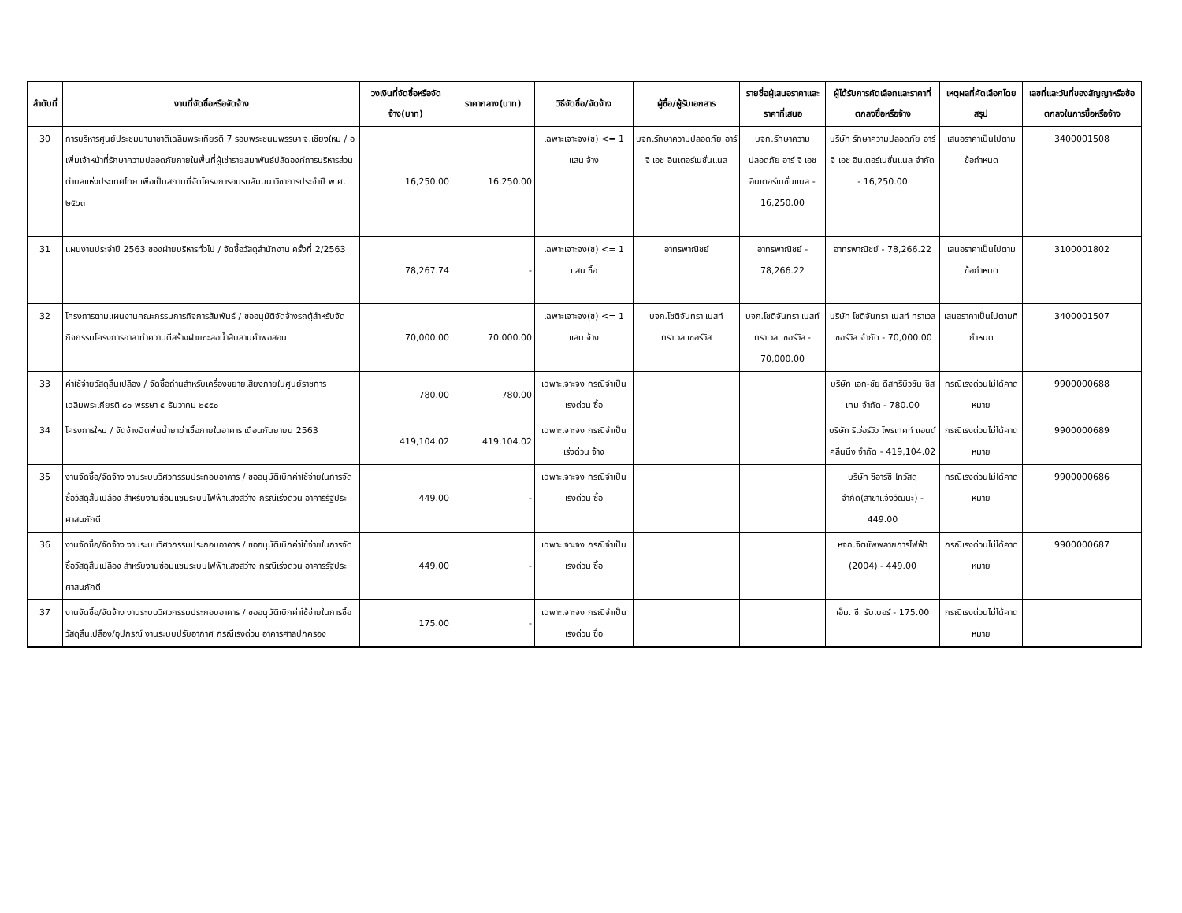| ลำดับที่ | งานที่จัดซื้อหรือจัดจ้าง | วงเงินที่จัดซื้อหรือจัดจ้าง(บาท) | ราคากลาง(บาท) | วิธีจัดซื้อ/จัดจ้าง | ผู้ซื้อ/ผู้รับเอกสาร | รายชื่อผู้เสนอราคาและราคาที่เสนอ | ผู้ได้รับการคัดเลือกและราคาที่ตกลงซื้อหรือจ้าง | เหตุผลที่คัดเลือกโดยสรุป | เลขที่และวันที่ของสัญญาหรือข้อตกลงในการซื้อหรือจ้าง |
| --- | --- | --- | --- | --- | --- | --- | --- | --- | --- |
| 30 | การบริหารศูนย์ประชุมนานาชาติเฉลิมพระเกียรติ 7 รอบพระชนมพรรษา จ.เชียงใหม่ / อเพิ่มเจ้าหน้าที่รักษาความปลอดภัยภายในพื้นที่ผู้เช่ารายสมาพันธ์ปลัดองค์การบริหารส่วนตำบลแห่งประเทศไทย เพื่อเป็นสถานที่จัดโครงการอบรมสัมมนาวิชาการประจำปี พ.ศ. ๒๕๖๓ | 16,250.00 | 16,250.00 | เฉพาะเจาะจง(ข) <= 1 แสน จ้าง | บจก.รักษาความปลอดภัย อาร์ จี เอช อินเตอร์เนชั่นแนล | บจก.รักษาความปลอดภัย อาร์ จี เอช อินเตอร์เนชั่นแนล - 16,250.00 | บริษัท รักษาความปลอดภัย อาร์ จี เอช อินเตอร์เนชั่นแนล จำกัด - 16,250.00 | เสนอราคาเป็นไปตามข้อกำหนด | 3400001508 |
| 31 | แผนงานประจำปี 2563 ของฝ่ายบริหารทั่วไป / จัดซื้อวัสดุสำนักงาน ครั้งที่ 2/2563 | 78,267.74 | - | เฉพาะเจาะจง(ข) <= 1 แสน ซื้อ | อาทรพาณิชย์ | อาทรพาณิชย์ - 78,266.22 | อาทรพาณิชย์ - 78,266.22 | เสนอราคาเป็นไปตามข้อกำหนด | 3100001802 |
| 32 | โครงการตามแผนงานคณะกรรมการกิจการสัมพันธ์ / ขออนุมัติจัดจ้างรถตู้สำหรับจัดกิจกรรมโครงการอาสาทำความดีสร้างฝายชะลอน้ำสืบสานคำพ่อสอน | 70,000.00 | 70,000.00 | เฉพาะเจาะจง(ข) <= 1 แสน จ้าง | บจก.โชติจันทรา เบสท์ ทราเวล เซอร์วิส | บจก.โชติจันทรา เบสท์ ทราเวล เซอร์วิส - 70,000.00 | บริษัท โชติจันทรา เบสท์ ทราเวลเซอร์วิส จำกัด - 70,000.00 | เสนอราคาเป็นไปตามที่กำหนด | 3400001507 |
| 33 | ค่าใช้จ่ายวัสดุสิ้นเปลือง / จัดซื้อถ่านสำหรับเครื่องขยายเสียงภายในศูนย์ราชการเฉลิมพระเกียรติ ๘๐ พรรษา ๕ ธันวาคม ๒๕๕๐ | 780.00 | 780.00 | เฉพาะเจาะจง กรณีจำเป็นเร่งด่วน ซื้อ | | | บริษัท เอก-ชัย ดีสทริบิวชั่น ซิสเทม จำกัด - 780.00 | กรณีเร่งด่วนไม่ได้คาดหมาย | 9900000688 |
| 34 | โครงการใหม่ / จัดจ้างฉีดพ่นน้ำยาฆ่าเชื้อภายในอาคาร เดือนกันยายน 2563 | 419,104.02 | 419,104.02 | เฉพาะเจาะจง กรณีจำเป็นเร่งด่วน จ้าง | | | บริษัท ริเว่อร์วิว โพรเทคท์ แอนด์ คลีนนิ่ง จำกัด - 419,104.02 | กรณีเร่งด่วนไม่ได้คาดหมาย | 9900000689 |
| 35 | งานจัดซื้อ/จัดจ้าง งานระบบวิศวกรรมประกอบอาคาร / ขออนุมัติเบิกค่าใช้จ่ายในการจัดซื้อวัสดุสิ้นเปลือง สำหรับงานซ่อมแซมระบบไฟฟ้าแสงสว่าง กรณีเร่งด่วน อาคารรัฐประศาสนภักดี | 449.00 | - | เฉพาะเจาะจง กรณีจำเป็นเร่งด่วน ซื้อ | | | บริษัท ซีอาร์ซี ไทวัสดุ จำกัด(สาขาแจ้งวัฒนะ) - 449.00 | กรณีเร่งด่วนไม่ได้คาดหมาย | 9900000686 |
| 36 | งานจัดซื้อ/จัดจ้าง งานระบบวิศวกรรมประกอบอาคาร / ขออนุมัติเบิกค่าใช้จ่ายในการจัดซื้อวัสดุสิ้นเปลือง สำหรับงานซ่อมแซมระบบไฟฟ้าแสงสว่าง กรณีเร่งด่วน อาคารรัฐประศาสนภักดี | 449.00 | - | เฉพาะเจาะจง กรณีจำเป็นเร่งด่วน ซื้อ | | | หจก.จิตชัพพลายการไฟฟ้า (2004) - 449.00 | กรณีเร่งด่วนไม่ได้คาดหมาย | 9900000687 |
| 37 | งานจัดซื้อ/จัดจ้าง งานระบบวิศวกรรมประกอบอาคาร / ขออนุมัติเบิกค่าใช้จ่ายในการซื้อวัสดุสิ้นเปลือง/อุปกรณ์ งานระบบปรับอากาศ กรณีเร่งด่วน อาคารศาลปกครอง | 175.00 | - | เฉพาะเจาะจง กรณีจำเป็นเร่งด่วน ซื้อ | | | เอ็ม. ซี. รับเบอร์ - 175.00 | กรณีเร่งด่วนไม่ได้คาดหมาย | |